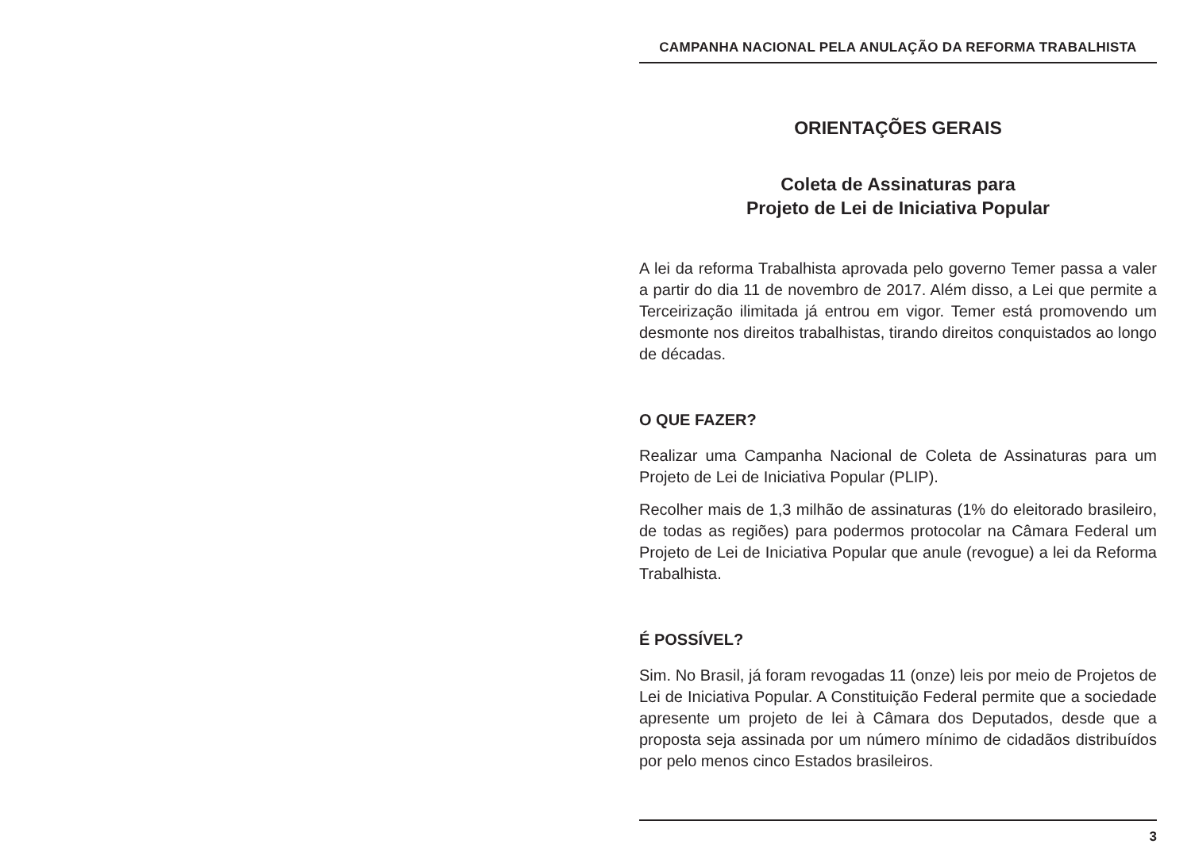CAMPANHA NACIONAL PELA ANULAÇÃO DA REFORMA TRABALHISTA
ORIENTAÇÕES GERAIS
Coleta de Assinaturas para
Projeto de Lei de Iniciativa Popular
A lei da reforma Trabalhista aprovada pelo governo Temer passa a valer a partir do dia 11 de novembro de 2017. Além disso, a Lei que permite a Terceirização ilimitada já entrou em vigor. Temer está promovendo um desmonte nos direitos trabalhistas, tirando direitos conquistados ao longo de décadas.
O QUE FAZER?
Realizar uma Campanha Nacional de Coleta de Assinaturas para um Projeto de Lei de Iniciativa Popular (PLIP).
Recolher mais de 1,3 milhão de assinaturas (1% do eleitorado brasileiro, de todas as regiões) para podermos protocolar na Câmara Federal um Projeto de Lei de Iniciativa Popular que anule (revogue) a lei da Reforma Trabalhista.
É POSSÍVEL?
Sim. No Brasil, já foram revogadas 11 (onze) leis por meio de Projetos de Lei de Iniciativa Popular. A Constituição Federal permite que a sociedade apresente um projeto de lei à Câmara dos Deputados, desde que a proposta seja assinada por um número mínimo de cidadãos distribuídos por pelo menos cinco Estados brasileiros.
3